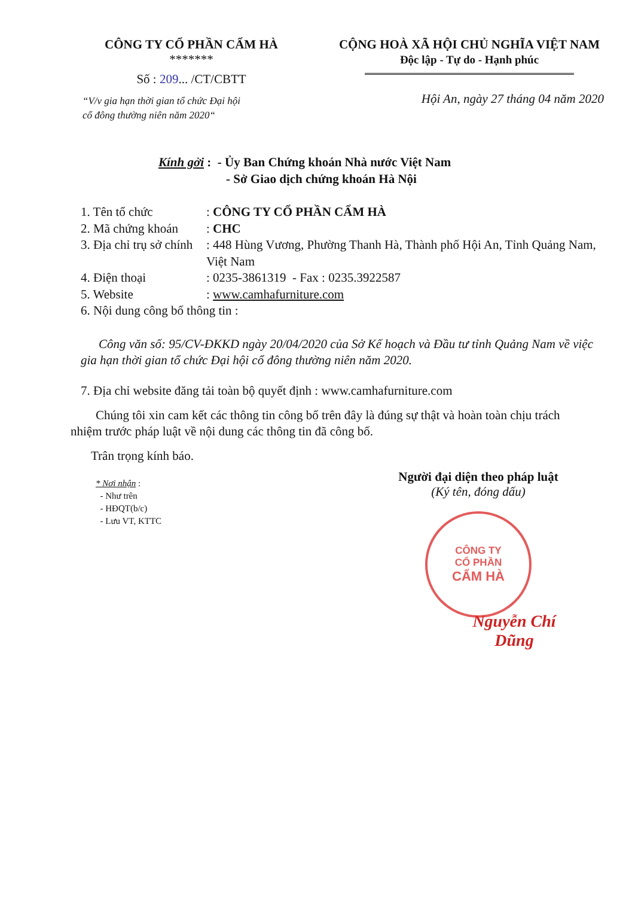CÔNG TY CỔ PHẦN CẨM HÀ
*******
Số : 209... /CT/CBTT
“V/v gia hạn thời gian tổ chức Đại hội
cổ đông thường niên năm 2020“
CỘNG HOÀ XÃ HỘI CHỦ NGHĨA VIỆT NAM
Độc lập - Tự do - Hạnh phúc
Hội An, ngày 27 tháng 04 năm 2020
Kính gởi : - Ủy Ban Chứng khoán Nhà nước Việt Nam
- Sở Giao dịch chứng khoán Hà Nội
1. Tên tổ chức: CÔNG TY CỔ PHẦN CẨM HÀ
2. Mã chứng khoán: CHC
3. Địa chỉ trụ sở chính: 448 Hùng Vương, Phường Thanh Hà, Thành phố Hội An, Tỉnh Quảng Nam, Việt Nam
4. Điện thoại: 0235-3861319 - Fax : 0235.3922587
5. Website: www.camhafurniture.com
6. Nội dung công bố thông tin :
Công văn số: 95/CV-ĐKKD ngày 20/04/2020 của Sở Kế hoạch và Đầu tư tỉnh Quảng Nam về việc gia hạn thời gian tổ chức Đại hội cổ đông thường niên năm 2020.
7. Địa chỉ website đăng tải toàn bộ quyết định : www.camhafurniture.com
Chúng tôi xin cam kết các thông tin công bố trên đây là đúng sự thật và hoàn toàn chịu trách nhiệm trước pháp luật về nội dung các thông tin đã công bố.
Trân trọng kính báo.
* Nơi nhận :
- Như trên
- HĐQT(b/c)
- Lưu VT, KTTC
Người đại diện theo pháp luật
(Ký tên, đóng dấu)
CÔNG TY
CỔ PHẦN
CẨM HÀ
Nguyễn Chí Dũng